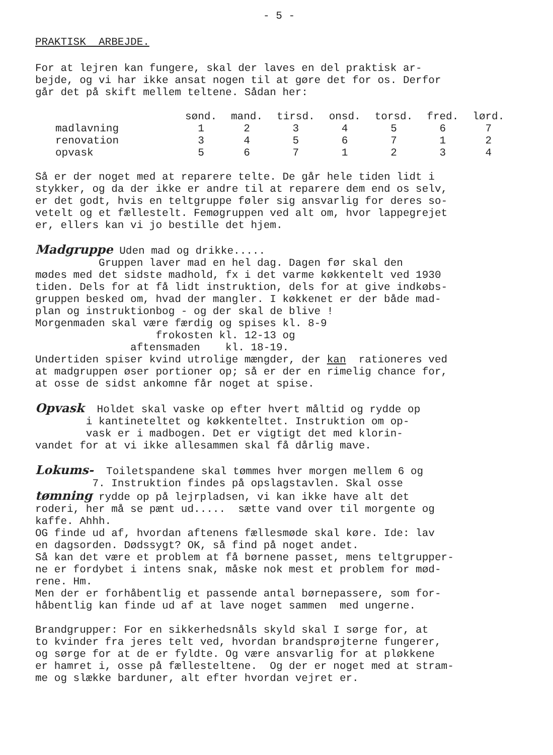- 5 -
PRAKTISK ARBEJDE.
For at lejren kan fungere, skal der laves en del praktisk ar- bejde, og vi har ikke ansat nogen til at gøre det for os. Derfor går det på skift mellem teltene. Sådan her:
| | sønd. | mand. | tirsd. | onsd. | torsd. | fred. | lørd. |
| --- | --- | --- | --- | --- | --- | --- | --- |
| madlavning | 1 | 2 | 3 | 4 | 5 | 6 | 7 |
| renovation | 3 | 4 | 5 | 6 | 7 | 1 | 2 |
| opvask | 5 | 6 | 7 | 1 | 2 | 3 | 4 |
Så er der noget med at reparere telte. De går hele tiden lidt i stykker, og da der ikke er andre til at reparere dem end os selv, er det godt, hvis en teltgruppe føler sig ansvarlig for deres so- vetelt og et fællestelt. Femøgruppen ved alt om, hvor lappegrejet er, ellers kan vi jo bestille det hjem.
Madgruppe Uden mad og drikke..... Gruppen laver mad en hel dag. Dagen før skal den mødes med det sidste madhold, fx i det varme køkkentelt ved 1930 tiden. Dels for at få lidt instruktion, dels for at give indkøbs- gruppen besked om, hvad der mangler. I køkkenet er der både mad- plan og instruktionbog - og der skal de blive ! Morgenmaden skal være færdig og spises kl. 8-9 frokosten kl. 12-13 og aftensmaden kl. 18-19. Undertiden spiser kvind utrolige mængder, der kan rationeres ved at madgruppen øser portioner op; så er der en rimelig chance for, at osse de sidst ankomne får noget at spise.
Opvask Holdet skal vaske op efter hvert måltid og rydde op i kantineteltet og køkkenteltet. Instruktion om op- vask er i madbogen. Det er vigtigt det med klorin- vandet for at vi ikke allesammen skal få dårlig mave.
Lokums- Toiletspandene skal tømmes hver morgen mellem 6 og 7. Instruktion findes på opslagstavlen. Skal osse tømning rydde op på lejrpladsen, vi kan ikke have alt det roderi, her må se pænt ud..... sætte vand over til morgente og kaffe. Ahhh. OG finde ud af, hvordan aftenens fællesmøde skal køre. Ide: lav en dagsorden. Dødssygt? OK, så find på noget andet. Så kan det være et problem at få børnene passet, mens teltgrupper- ne er fordybet i intens snak, måske nok mest et problem for mød- rene. Hm. Men der er forhåbentlig et passende antal børnepassere, som for- håbentlig kan finde ud af at lave noget sammen med ungerne.
Brandgrupper: For en sikkerhedsnåls skyld skal I sørge for, at to kvinder fra jeres telt ved, hvordan brandsprøjterne fungerer, og sørge for at de er fyldte. Og være ansvarlig for at pløkkene er hamret i, osse på fællesteltene. Og der er noget med at stram- me og slække barduner, alt efter hvordan vejret er.